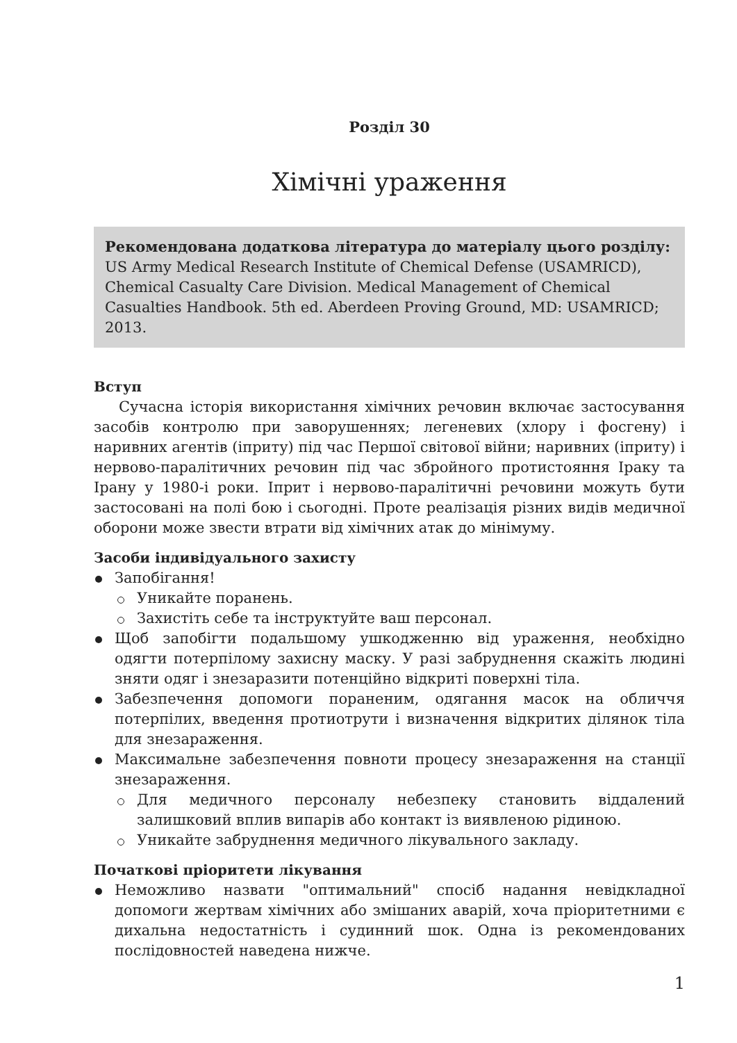Розділ 30
Хімічні ураження
Рекомендована додаткова література до матеріалу цього розділу:
US Army Medical Research Institute of Chemical Defense (USAMRICD), Chemical Casualty Care Division. Medical Management of Chemical Casualties Handbook. 5th ed. Aberdeen Proving Ground, MD: USAMRICD; 2013.
Вступ
Сучасна історія використання хімічних речовин включає застосування засобів контролю при заворушеннях; легеневих (хлору і фосгену) і наривних агентів (іприту) під час Першої світової війни; наривних (іприту) і нервово-паралітичних речовин під час збройного протистояння Іраку та Ірану у 1980-і роки. Іприт і нервово-паралітичні речовини можуть бути застосовані на полі бою і сьогодні. Проте реалізація різних видів медичної оборони може звести втрати від хімічних атак до мінімуму.
Засоби індивідуального захисту
Запобігання!
Уникайте поранень.
Захистіть себе та інструктуйте ваш персонал.
Щоб запобігти подальшому ушкодженню від ураження, необхідно одягти потерпілому захисну маску. У разі забруднення скажіть людині зняти одяг і знезаразити потенційно відкриті поверхні тіла.
Забезпечення допомоги пораненим, одягання масок на обличчя потерпілих, введення протиотрути і визначення відкритих ділянок тіла для знезараження.
Максимальне забезпечення повноти процесу знезараження на станції знезараження.
Для медичного персоналу небезпеку становить віддалений залишковий вплив випарів або контакт із виявленою рідиною.
Уникайте забруднення медичного лікувального закладу.
Початкові пріоритети лікування
Неможливо назвати "оптимальний" спосіб надання невідкладної допомоги жертвам хімічних або змішаних аварій, хоча пріоритетними є дихальна недостатність і судинний шок. Одна із рекомендованих послідовностей наведена нижче.
1